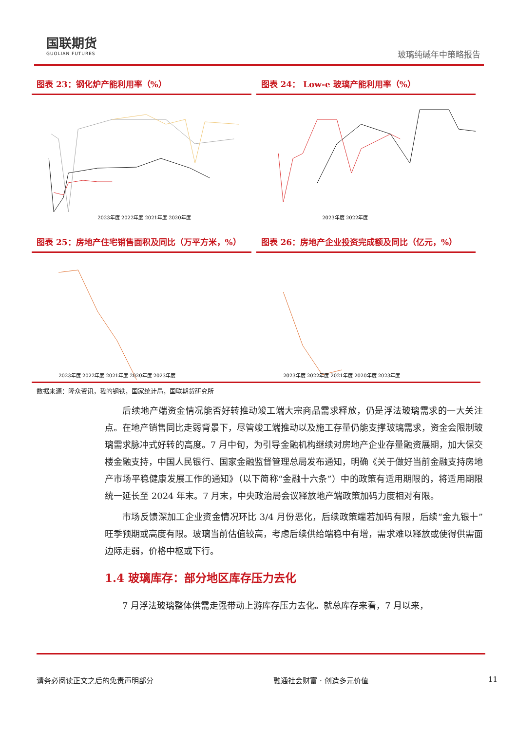国联期货
GUOLIAN FUTURES
玻璃纯碱年中策略报告
图表 23：钢化炉产能利用率（%）
2023年度 2022年度 2021年度 2020年度
图表 24： Low-e 玻璃产能利用率（%）
2023年度 2022年度
图表 25：房地产住宅销售面积及同比（万平方米，%）
2023年度 2022年度 2021年度 2020年度 2023年度
图表 26：房地产企业投资完成额及同比（亿元，%）
2023年度 2022年度 2021年度 2020年度 2023年度
数据来源：隆众资讯，我的钢铁，国家统计局，国联期货研究所
后续地产端资金情况能否好转推动竣工端大宗商品需求释放，仍是浮法玻璃需求的一大关注点。在地产销售同比走弱背景下，尽管竣工端推动以及施工存量仍能支撑玻璃需求，资金会限制玻璃需求脉冲式好转的高度。7 月中旬，为引导金融机构继续对房地产企业存量融资展期，加大保交楼金融支持，中国人民银行、国家金融监督管理总局发布通知，明确《关于做好当前金融支持房地产市场平稳健康发展工作的通知》（以下简称“金融十六条”）中的政策有适用期限的，将适用期限统一延长至 2024 年末。7 月末，中央政治局会议释放地产端政策加码力度相对有限。
市场反馈深加工企业资金情况环比 3/4 月份恶化，后续政策端若加码有限，后续“金九银十”旺季预期或高度有限。玻璃当前估值较高，考虑后续供给端稳中有增，需求难以释放或使得供需面边际走弱，价格中枢或下行。
1.4 玻璃库存：部分地区库存压力去化
7 月浮法玻璃整体供需走强带动上游库存压力去化。就总库存来看，7 月以来，
请务必阅读正文之后的免责声明部分 融通社会财富 · 创造多元价值 11